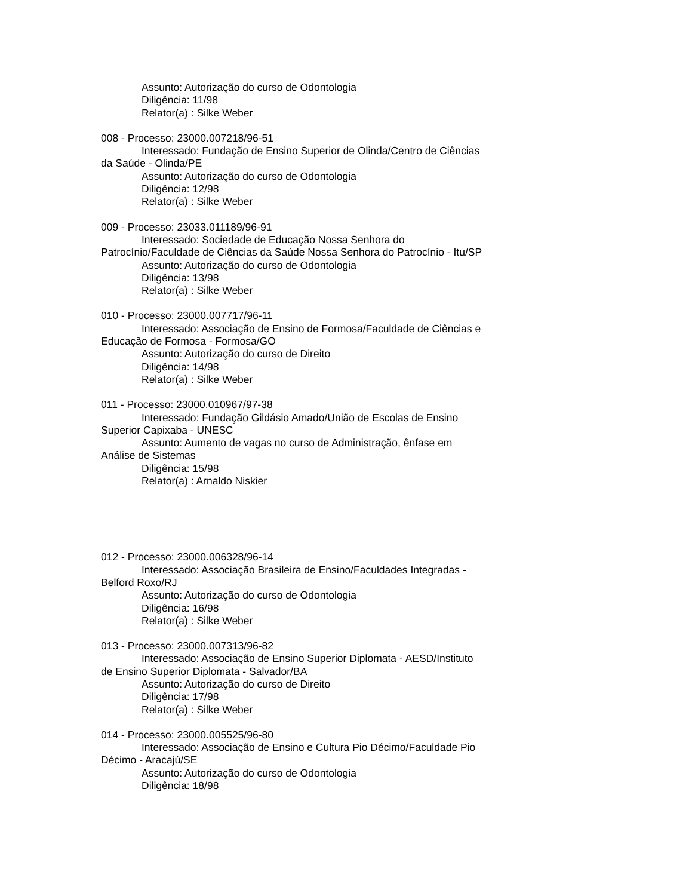Assunto: Autorização do curso de Odontologia
Diligência: 11/98
Relator(a) : Silke Weber
008 - Processo: 23000.007218/96-51
Interessado: Fundação de Ensino Superior de Olinda/Centro de Ciências da Saúde - Olinda/PE
Assunto: Autorização do curso de Odontologia
Diligência: 12/98
Relator(a) : Silke Weber
009 - Processo: 23033.011189/96-91
Interessado: Sociedade de Educação Nossa Senhora do Patrocínio/Faculdade de Ciências da Saúde Nossa Senhora do Patrocínio - Itu/SP
Assunto: Autorização do curso de Odontologia
Diligência: 13/98
Relator(a) : Silke Weber
010 - Processo: 23000.007717/96-11
Interessado: Associação de Ensino de Formosa/Faculdade de Ciências e Educação de Formosa - Formosa/GO
Assunto: Autorização do curso de Direito
Diligência: 14/98
Relator(a) : Silke Weber
011 - Processo: 23000.010967/97-38
Interessado: Fundação Gildásio Amado/União de Escolas de Ensino Superior Capixaba - UNESC
Assunto: Aumento de vagas no curso de Administração, ênfase em Análise de Sistemas
Diligência: 15/98
Relator(a) : Arnaldo Niskier
012 - Processo: 23000.006328/96-14
Interessado: Associação Brasileira de Ensino/Faculdades Integradas - Belford Roxo/RJ
Assunto: Autorização do curso de Odontologia
Diligência: 16/98
Relator(a) : Silke Weber
013 - Processo: 23000.007313/96-82
Interessado: Associação de Ensino Superior Diplomata - AESD/Instituto de Ensino Superior Diplomata - Salvador/BA
Assunto: Autorização do curso de Direito
Diligência: 17/98
Relator(a) : Silke Weber
014 - Processo: 23000.005525/96-80
Interessado: Associação de Ensino e Cultura Pio Décimo/Faculdade Pio Décimo - Aracajú/SE
Assunto: Autorização do curso de Odontologia
Diligência: 18/98